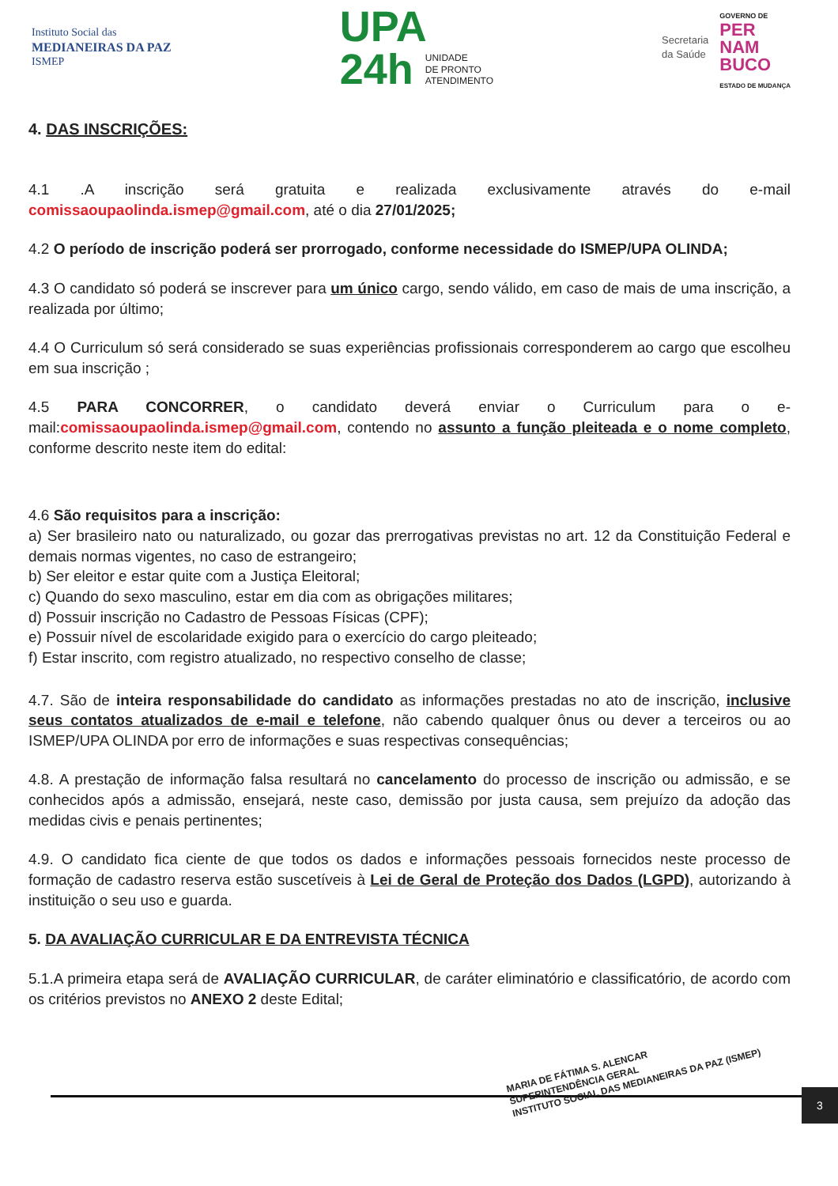Instituto Social das
MEDIANEIRAS DA PAZ
ISMEP
UPA
24h UNIDADE
DE PRONTO
ATENDIMENTO
Secretaria
da Saúde
GOVERNO DE
PER
NAM
BUCO
ESTADO DE MUDANÇA
4. DAS INSCRIÇÕES:
4.1 .A inscrição será gratuita e realizada exclusivamente através do e-mail comissaoupaolinda.ismep@gmail.com, até o dia 27/01/2025;
4.2 O período de inscrição poderá ser prorrogado, conforme necessidade do ISMEP/UPA OLINDA;
4.3 O candidato só poderá se inscrever para um único cargo, sendo válido, em caso de mais de uma inscrição, a realizada por último;
4.4 O Curriculum só será considerado se suas experiências profissionais corresponderem ao cargo que escolheu em sua inscrição ;
4.5 PARA CONCORRER, o candidato deverá enviar o Curriculum para o e-mail:comissaoupaolinda.ismep@gmail.com, contendo no assunto a função pleiteada e o nome completo, conforme descrito neste item do edital:
4.6 São requisitos para a inscrição:
a) Ser brasileiro nato ou naturalizado, ou gozar das prerrogativas previstas no art. 12 da Constituição Federal e demais normas vigentes, no caso de estrangeiro;
b) Ser eleitor e estar quite com a Justiça Eleitoral;
c) Quando do sexo masculino, estar em dia com as obrigações militares;
d) Possuir inscrição no Cadastro de Pessoas Físicas (CPF);
e) Possuir nível de escolaridade exigido para o exercício do cargo pleiteado;
f) Estar inscrito, com registro atualizado, no respectivo conselho de classe;
4.7. São de inteira responsabilidade do candidato as informações prestadas no ato de inscrição, inclusive seus contatos atualizados de e-mail e telefone, não cabendo qualquer ônus ou dever a terceiros ou ao ISMEP/UPA OLINDA por erro de informações e suas respectivas consequências;
4.8. A prestação de informação falsa resultará no cancelamento do processo de inscrição ou admissão, e se conhecidos após a admissão, ensejará, neste caso, demissão por justa causa, sem prejuízo da adoção das medidas civis e penais pertinentes;
4.9. O candidato fica ciente de que todos os dados e informações pessoais fornecidos neste processo de formação de cadastro reserva estão suscetíveis à Lei de Geral de Proteção dos Dados (LGPD), autorizando à instituição o seu uso e guarda.
5. DA AVALIAÇÃO CURRICULAR E DA ENTREVISTA TÉCNICA
5.1.A primeira etapa será de AVALIAÇÃO CURRICULAR, de caráter eliminatório e classificatório, de acordo com os critérios previstos no ANEXO 2 deste Edital;
3
MARIA DE FÁTIMA S. ALENCAR
SUPERINTENDÊNCIA GERAL
INSTITUTO SOCIAL DAS MEDIANEIRAS DA PAZ (ISMEP)